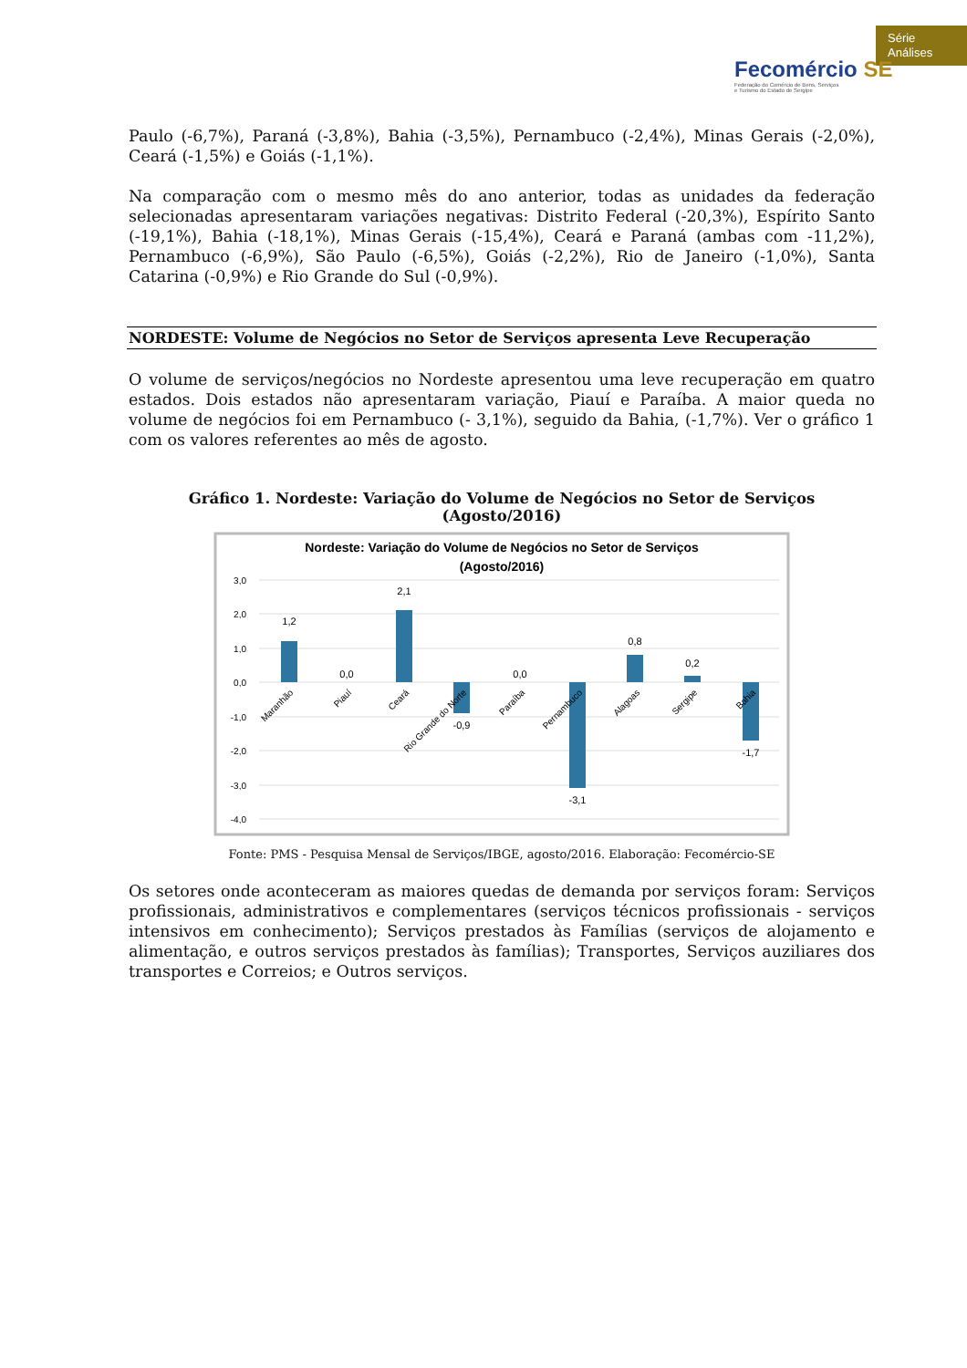Série
Análises
Fecomércio SE
Federação do Comércio de Bens, Serviços
e Turismo do Estado de Sergipe
Paulo (-6,7%), Paraná (-3,8%), Bahia (-3,5%), Pernambuco (-2,4%), Minas Gerais (-2,0%), Ceará (-1,5%) e Goiás (-1,1%).
Na comparação com o mesmo mês do ano anterior, todas as unidades da federação selecionadas apresentaram variações negativas: Distrito Federal (-20,3%), Espírito Santo (-19,1%), Bahia (-18,1%), Minas Gerais (-15,4%), Ceará e Paraná (ambas com -11,2%), Pernambuco (-6,9%), São Paulo (-6,5%), Goiás (-2,2%), Rio de Janeiro (-1,0%), Santa Catarina (-0,9%) e Rio Grande do Sul (-0,9%).
NORDESTE: Volume de Negócios no Setor de Serviços apresenta Leve Recuperação
O volume de serviços/negócios no Nordeste apresentou uma leve recuperação em quatro estados. Dois estados não apresentaram variação, Piauí e Paraíba. A maior queda no volume de negócios foi em Pernambuco (- 3,1%), seguido da Bahia, (-1,7%). Ver o gráfico 1 com os valores referentes ao mês de agosto.
Gráfico 1. Nordeste: Variação do Volume de Negócios no Setor de Serviços (Agosto/2016)
Nordeste: Variação do Volume de Negócios no Setor de Serviços
(Agosto/2016)
3,0
2,0
1,0
0,0
-1,0
-2,0
-3,0
-4,0
1,2
0,0
2,1
-0,9
0,0
-3,1
0,8
0,2
-1,7
Maranhão
Piauí
Ceará
Rio Grande do Norte
Paraíba
Pernambuco
Alagoas
Sergipe
Bahia
Fonte: PMS - Pesquisa Mensal de Serviços/IBGE, agosto/2016. Elaboração: Fecomércio-SE
Os setores onde aconteceram as maiores quedas de demanda por serviços foram: Serviços profissionais, administrativos e complementares (serviços técnicos profissionais - serviços intensivos em conhecimento); Serviços prestados às Famílias (serviços de alojamento e alimentação, e outros serviços prestados às famílias); Transportes, Serviços auziliares dos transportes e Correios; e Outros serviços.